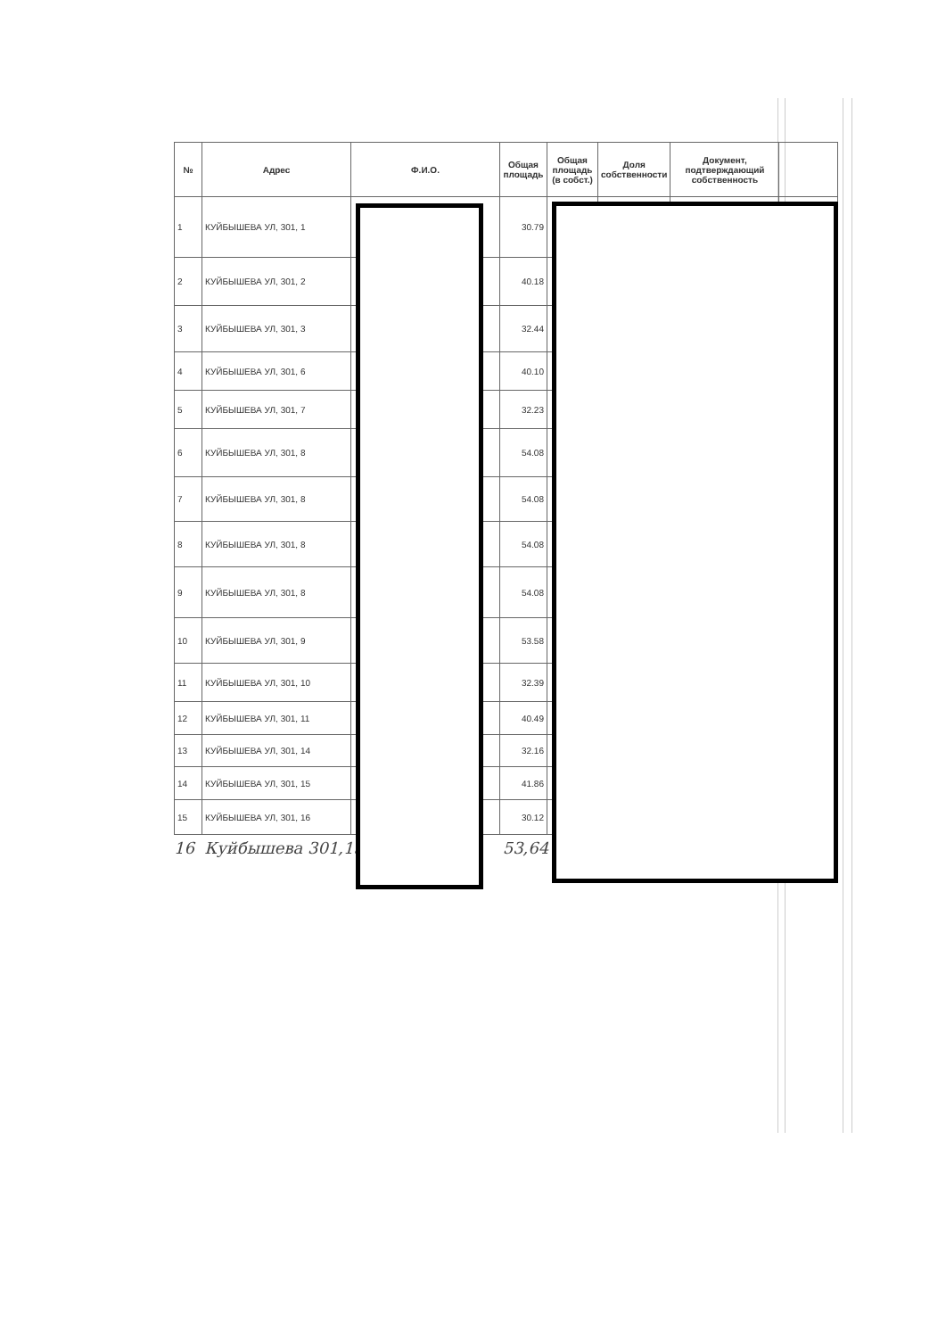| № | Адрес | Ф.И.О. | Общая площадь | Общая площадь (в собст.) | Доля собственности | Документ, подтверждающий собственность | |
| --- | --- | --- | --- | --- | --- | --- | --- |
| 1 | КУЙБЫШЕВА УЛ, 301, 1 | | 30.79 | | | | |
| 2 | КУЙБЫШЕВА УЛ, 301, 2 | | 40.18 | | | | |
| 3 | КУЙБЫШЕВА УЛ, 301, 3 | | 32.44 | | | | |
| 4 | КУЙБЫШЕВА УЛ, 301, 6 | | 40.10 | | | | |
| 5 | КУЙБЫШЕВА УЛ, 301, 7 | | 32.23 | | | | |
| 6 | КУЙБЫШЕВА УЛ, 301, 8 | | 54.08 | | | | |
| 7 | КУЙБЫШЕВА УЛ, 301, 8 | | 54.08 | | | | |
| 8 | КУЙБЫШЕВА УЛ, 301, 8 | | 54.08 | | | | |
| 9 | КУЙБЫШЕВА УЛ, 301, 8 | | 54.08 | | | | |
| 10 | КУЙБЫШЕВА УЛ, 301, 9 | | 53.58 | | | | |
| 11 | КУЙБЫШЕВА УЛ, 301, 10 | | 32.39 | | | | |
| 12 | КУЙБЫШЕВА УЛ, 301, 11 | | 40.49 | | | | |
| 13 | КУЙБЫШЕВА УЛ, 301, 14 | | 32.16 | | | | |
| 14 | КУЙБЫШЕВА УЛ, 301, 15 | | 41.86 | | | | |
| 15 | КУЙБЫШЕВА УЛ, 301, 16 | | 30.12 | | | | |
16 Куйбышева 301,13 53,64